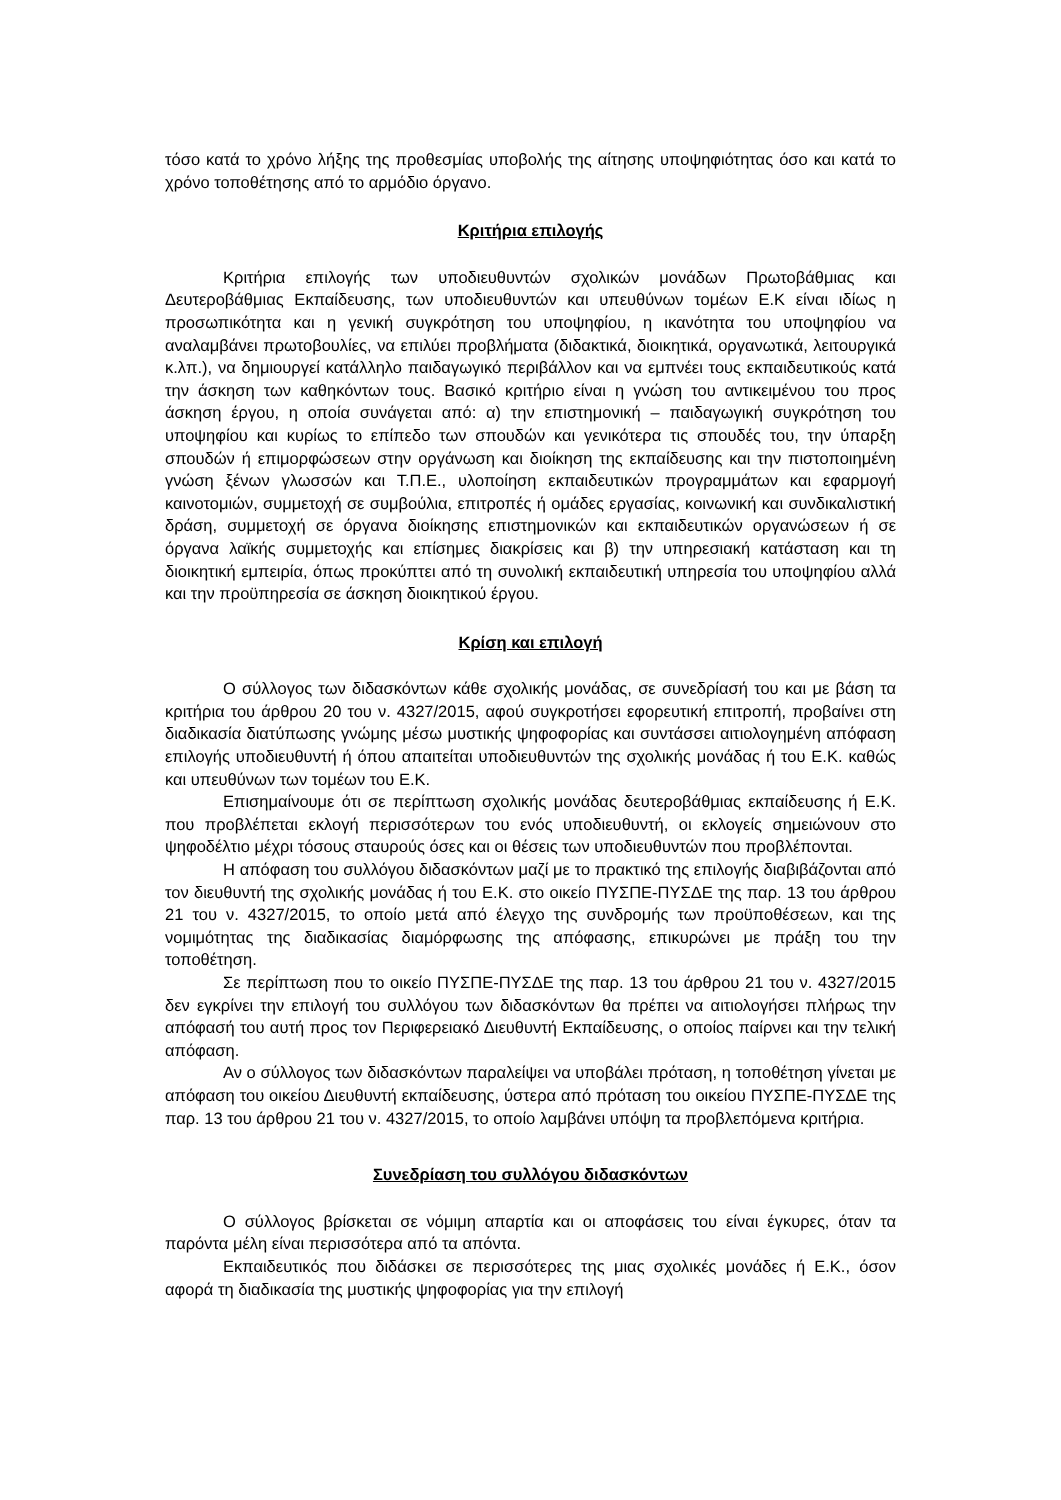τόσο κατά το χρόνο λήξης της προθεσμίας υποβολής της αίτησης υποψηφιότητας όσο και κατά το χρόνο τοποθέτησης από το αρμόδιο όργανο.
Κριτήρια επιλογής
Κριτήρια επιλογής των υποδιευθυντών σχολικών μονάδων Πρωτοβάθμιας και Δευτεροβάθμιας Εκπαίδευσης, των υποδιευθυντών και υπευθύνων τομέων Ε.Κ είναι ιδίως η προσωπικότητα και η γενική συγκρότηση του υποψηφίου, η ικανότητα του υποψηφίου να αναλαμβάνει πρωτοβουλίες, να επιλύει προβλήματα (διδακτικά, διοικητικά, οργανωτικά, λειτουργικά κ.λπ.), να δημιουργεί κατάλληλο παιδαγωγικό περιβάλλον και να εμπνέει τους εκπαιδευτικούς κατά την άσκηση των καθηκόντων τους. Βασικό κριτήριο είναι η γνώση του αντικειμένου του προς άσκηση έργου, η οποία συνάγεται από: α) την επιστημονική – παιδαγωγική συγκρότηση του υποψηφίου και κυρίως το επίπεδο των σπουδών και γενικότερα τις σπουδές του, την ύπαρξη σπουδών ή επιμορφώσεων στην οργάνωση και διοίκηση της εκπαίδευσης και την πιστοποιημένη γνώση ξένων γλωσσών και Τ.Π.Ε., υλοποίηση εκπαιδευτικών προγραμμάτων και εφαρμογή καινοτομιών, συμμετοχή σε συμβούλια, επιτροπές ή ομάδες εργασίας, κοινωνική και συνδικαλιστική δράση, συμμετοχή σε όργανα διοίκησης επιστημονικών και εκπαιδευτικών οργανώσεων ή σε όργανα λαϊκής συμμετοχής και επίσημες διακρίσεις και β) την υπηρεσιακή κατάσταση και τη διοικητική εμπειρία, όπως προκύπτει από τη συνολική εκπαιδευτική υπηρεσία του υποψηφίου αλλά και την προϋπηρεσία σε άσκηση διοικητικού έργου.
Κρίση και επιλογή
Ο σύλλογος των διδασκόντων κάθε σχολικής μονάδας, σε συνεδρίασή του και με βάση τα κριτήρια του άρθρου 20 του ν. 4327/2015, αφού συγκροτήσει εφορευτική επιτροπή, προβαίνει στη διαδικασία διατύπωσης γνώμης μέσω μυστικής ψηφοφορίας και συντάσσει αιτιολογημένη απόφαση επιλογής υποδιευθυντή ή όπου απαιτείται υποδιευθυντών της σχολικής μονάδας ή του Ε.Κ. καθώς και υπευθύνων των τομέων του Ε.Κ.
Επισημαίνουμε ότι σε περίπτωση σχολικής μονάδας δευτεροβάθμιας εκπαίδευσης ή Ε.Κ. που προβλέπεται εκλογή περισσότερων του ενός υποδιευθυντή, οι εκλογείς σημειώνουν στο ψηφοδέλτιο μέχρι τόσους σταυρούς όσες και οι θέσεις των υποδιευθυντών που προβλέπονται.
Η απόφαση του συλλόγου διδασκόντων μαζί με το πρακτικό της επιλογής διαβιβάζονται από τον διευθυντή της σχολικής μονάδας ή του Ε.Κ. στο οικείο ΠΥΣΠΕ-ΠΥΣΔΕ της παρ. 13 του άρθρου 21 του ν. 4327/2015, το οποίο μετά από έλεγχο της συνδρομής των προϋποθέσεων, και της νομιμότητας της διαδικασίας διαμόρφωσης της απόφασης, επικυρώνει με πράξη του την τοποθέτηση.
Σε περίπτωση που το οικείο ΠΥΣΠΕ-ΠΥΣΔΕ της παρ. 13 του άρθρου 21 του ν. 4327/2015 δεν εγκρίνει την επιλογή του συλλόγου των διδασκόντων θα πρέπει να αιτιολογήσει πλήρως την απόφασή του αυτή προς τον Περιφερειακό Διευθυντή Εκπαίδευσης, ο οποίος παίρνει και την τελική απόφαση.
Αν ο σύλλογος των διδασκόντων παραλείψει να υποβάλει πρόταση, η τοποθέτηση γίνεται με απόφαση του οικείου Διευθυντή εκπαίδευσης, ύστερα από πρόταση του οικείου ΠΥΣΠΕ-ΠΥΣΔΕ της παρ. 13 του άρθρου 21 του ν. 4327/2015, το οποίο λαμβάνει υπόψη τα προβλεπόμενα κριτήρια.
Συνεδρίαση του συλλόγου διδασκόντων
Ο σύλλογος βρίσκεται σε νόμιμη απαρτία και οι αποφάσεις του είναι έγκυρες, όταν τα παρόντα μέλη είναι περισσότερα από τα απόντα.
Εκπαιδευτικός που διδάσκει σε περισσότερες της μιας σχολικές μονάδες ή Ε.Κ., όσον αφορά τη διαδικασία της μυστικής ψηφοφορίας για την επιλογή